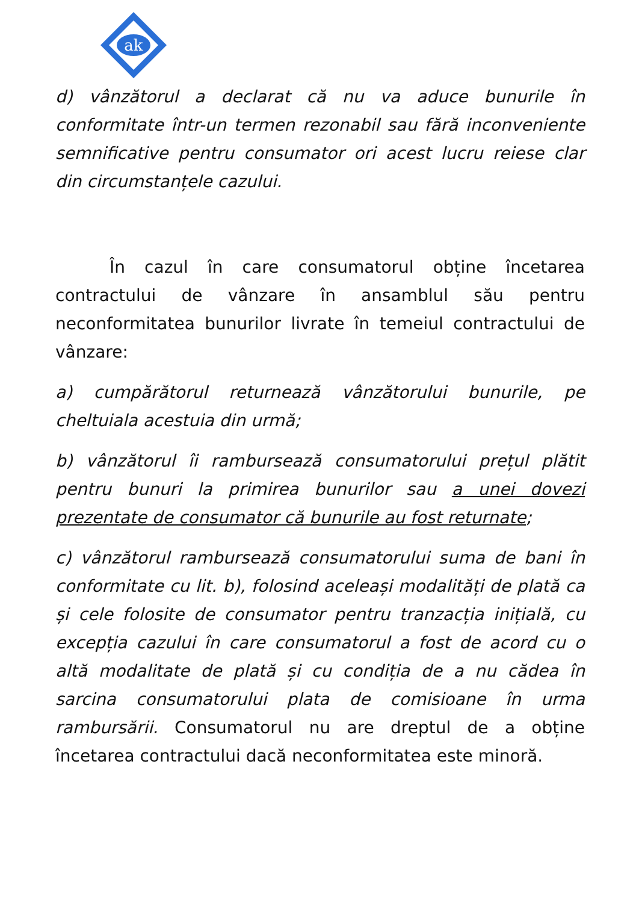ak
d) vânzătorul a declarat că nu va aduce bunurile în conformitate într-un termen rezonabil sau fără inconveniente semnificative pentru consumator ori acest lucru reiese clar din circumstanțele cazului.
În cazul în care consumatorul obține încetarea contractului de vânzare în ansamblul său pentru neconformitatea bunurilor livrate în temeiul contractului de vânzare:
a) cumpărătorul returnează vânzătorului bunurile, pe cheltuiala acestuia din urmă;
b) vânzătorul îi rambursează consumatorului prețul plătit pentru bunuri la primirea bunurilor sau a unei dovezi prezentate de consumator că bunurile au fost returnate;
c) vânzătorul rambursează consumatorului suma de bani în conformitate cu lit. b), folosind aceleași modalități de plată ca și cele folosite de consumator pentru tranzacția inițială, cu excepția cazului în care consumatorul a fost de acord cu o altă modalitate de plată și cu condiția de a nu cădea în sarcina consumatorului plata de comisioane în urma rambursării. Consumatorul nu are dreptul de a obține încetarea contractului dacă neconformitatea este minoră.